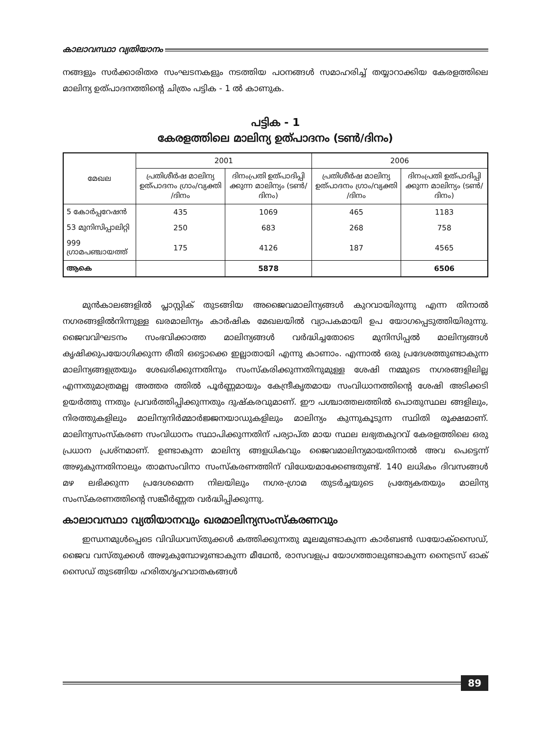കാലാവസ്ഥാ വ്യതിയാനം
നങ്ങളും സർക്കാരിതര സംഘടനകളും നടത്തിയ പഠനങ്ങൾ സമാഹരിച്ച് തയ്യാറാക്കിയ കേരളത്തിലെ മാലിന്യ ഉത്പാദനത്തിന്റെ ചിത്രം പട്ടിക - 1 ൽ കാണുക.
പട്ടിക - 1
കേരളത്തിലെ മാലിന്യ ഉത്പാദനം (ടൺ/ദിനം)
| മേഖല | 2001 | | 2006 | |
| --- | --- | --- | --- | --- |
| | പ്രതിശീർഷ മാലിന്യ ഉത്പാദനം ഗ്രാം/വ്യക്തി /ദിനം | ദിനംപ്രതി ഉത്പാദിപ്പി ക്കുന്ന മാലിന്യം (ടൺ/ദിനം) | പ്രതിശീർഷ മാലിന്യ ഉത്പാദനം ഗ്രാം/വ്യക്തി /ദിനം | ദിനംപ്രതി ഉത്പാദിപ്പി ക്കുന്ന മാലിന്യം (ടൺ/ദിനം) |
| 5 കോർപ്പറേഷൻ | 435 | 1069 | 465 | 1183 |
| 53 മുനിസിപ്പാലിറ്റി | 250 | 683 | 268 | 758 |
| 999 ഗ്രാമപഞ്ചായത്ത് | 175 | 4126 | 187 | 4565 |
| ആകെ | | 5878 | | 6506 |
മുൻകാലങ്ങളിൽ പ്ലാസ്റ്റിക് തുടങ്ങിയ അജൈവമാലിന്യങ്ങൾ കുറവായിരുന്നു എന്ന തിനാൽ നഗരങ്ങളിൽനിന്നുള്ള ഖരമാലിന്യം കാർഷിക മേഖലയിൽ വ്യാപകമായി ഉപ യോഗപ്പെടുത്തിയിരുന്നു. ജൈവവിഘടനം സംഭവിക്കാത്ത മാലിന്യങ്ങൾ വർദ്ധിച്ചതോടെ മുനിസിപ്പൽ മാലിന്യങ്ങൾ കൃഷിക്കുപയോഗിക്കുന്ന രീതി ഒട്ടൊക്കെ ഇല്ലാതായി എന്നു കാണാം. എന്നാൽ ഒരു പ്രദേശത്തുണ്ടാകുന്ന മാലിന്യങ്ങളത്രയും ശേഖരിക്കുന്നതിനും സംസ്കരിക്കുന്നതിനുമുള്ള ശേഷി നമ്മുടെ നഗരങ്ങളിലില്ല എന്നതുമാത്രമല്ല അത്തര ത്തിൽ പൂർണ്ണമായും കേന്ദ്രീകൃതമായ സംവിധാനത്തിന്റെ ശേഷി അടിക്കടി ഉയർത്തു ന്നതും പ്രവർത്തിപ്പിക്കുന്നതും ദുഷ്കരവുമാണ്. ഈ പശ്ചാത്തലത്തിൽ പൊതുസ്ഥല ങ്ങളിലും, നിരത്തുകളിലും മാലിന്യനിർമ്മാർജ്ജനയാഡുകളിലും മാലിന്യം കുന്നുകൂടുന്ന സ്ഥിതി രൂക്ഷമാണ്. മാലിന്യസംസ്കരണ സംവിധാനം സ്ഥാപിക്കുന്നതിന് പര്യാപ്ത മായ സ്ഥല ലഭ്യതകുറവ് കേരളത്തിലെ ഒരു പ്രധാന പ്രശ്നമാണ്. ഉണ്ടാകുന്ന മാലിന്യ ങ്ങളധികവും ജൈവമാലിന്യമായതിനാൽ അവ പെട്ടെന്ന് അഴുകുന്നതിനാലും താമസംവിനാ സംസ്കരണത്തിന് വിധേയമാക്കേണ്ടതുണ്ട്. 140 ലധികം ദിവസങ്ങൾ മഴ ലഭിക്കുന്ന പ്രദേശമെന്ന നിലയിലും നഗര-ഗ്രാമ തുടർച്ചയുടെ പ്രത്യേകതയും മാലിന്യ സംസ്കരണത്തിന്റെ സങ്കീർണ്ണത വർദ്ധിപ്പിക്കുന്നു.
കാലാവസ്ഥാ വ്യതിയാനവും ഖരമാലിന്യസംസ്കരണവും
ഇന്ധനമുൾപ്പെടെ വിവിധവസ്തുക്കൾ കത്തിക്കുന്നതു മൂലമുണ്ടാകുന്ന കാർബൺ ഡയോക്സൈഡ്, ജൈവ വസ്തുക്കൾ അഴുകുമ്പോഴുണ്ടാകുന്ന മീഥേൻ, രാസവളപ്ര യോഗത്താലുണ്ടാകുന്ന നൈട്രസ് ഓക് സൈഡ് തുടങ്ങിയ ഹരിതഗൃഹവാതകങ്ങൾ
89